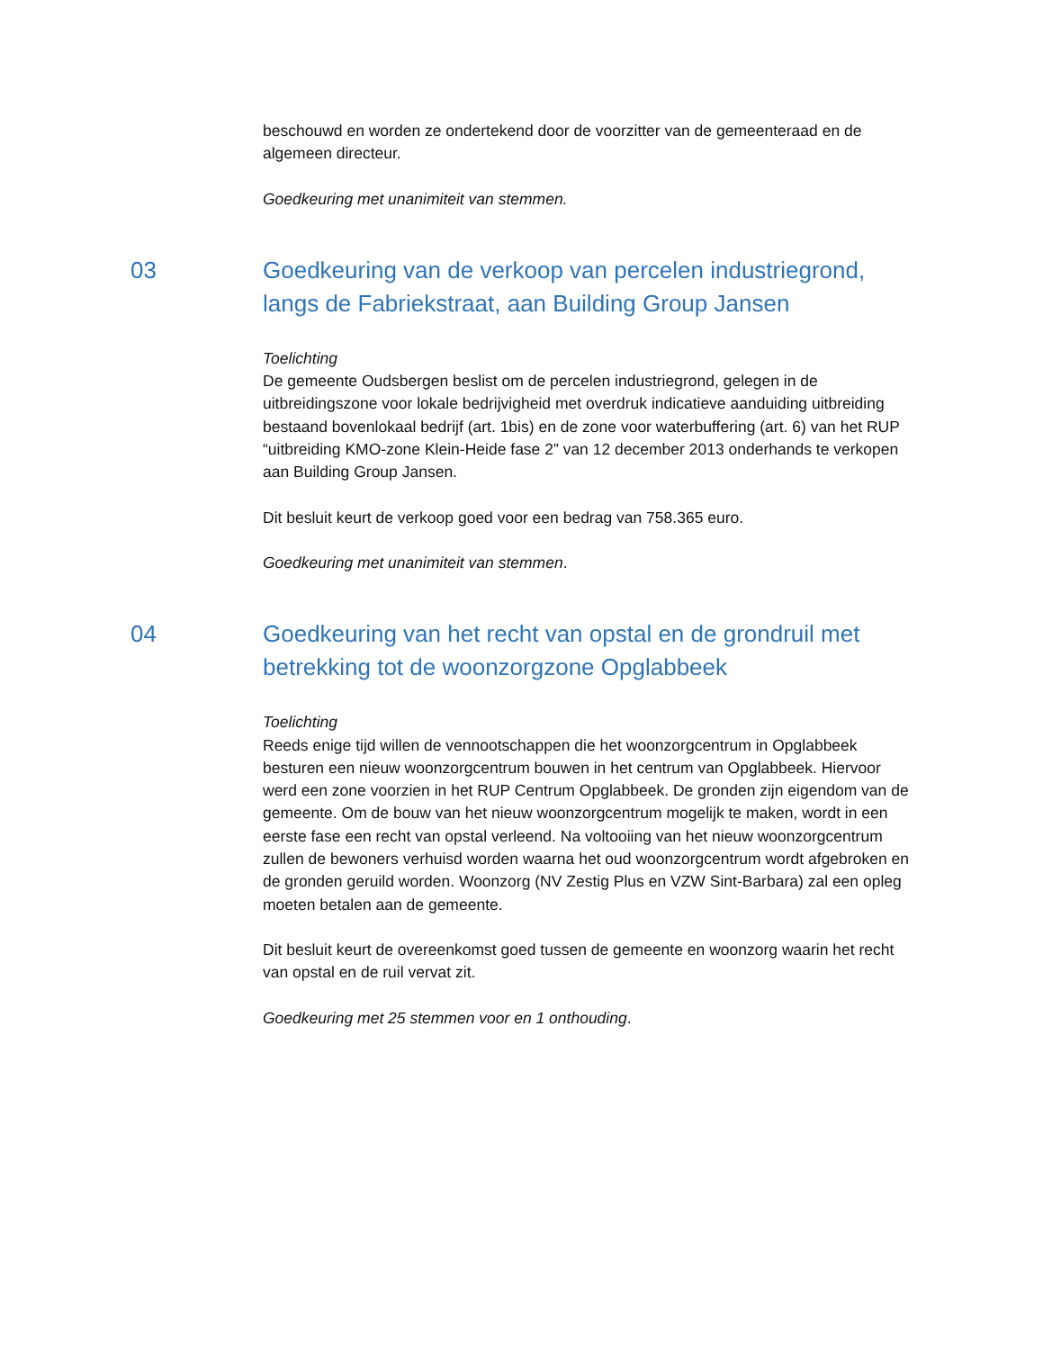beschouwd en worden ze ondertekend door de voorzitter van de gemeenteraad en de algemeen directeur.
Goedkeuring met unanimiteit van stemmen.
03 Goedkeuring van de verkoop van percelen industriegrond, langs de Fabriekstraat, aan Building Group Jansen
Toelichting
De gemeente Oudsbergen beslist om de percelen industriegrond, gelegen in de uitbreidingszone voor lokale bedrijvigheid met overdruk indicatieve aanduiding uitbreiding bestaand bovenlokaal bedrijf (art. 1bis) en de zone voor waterbuffering (art. 6) van het RUP “uitbreiding KMO-zone Klein-Heide fase 2” van 12 december 2013 onderhands te verkopen aan Building Group Jansen.
Dit besluit keurt de verkoop goed voor een bedrag van 758.365 euro.
Goedkeuring met unanimiteit van stemmen.
04 Goedkeuring van het recht van opstal en de grondruil met betrekking tot de woonzorgzone Opglabbeek
Toelichting
Reeds enige tijd willen de vennootschappen die het woonzorgcentrum in Opglabbeek besturen een nieuw woonzorgcentrum bouwen in het centrum van Opglabbeek. Hiervoor werd een zone voorzien in het RUP Centrum Opglabbeek. De gronden zijn eigendom van de gemeente. Om de bouw van het nieuw woonzorgcentrum mogelijk te maken, wordt in een eerste fase een recht van opstal verleend. Na voltooiing van het nieuw woonzorgcentrum zullen de bewoners verhuisd worden waarna het oud woonzorgcentrum wordt afgebroken en de gronden geruild worden. Woonzorg (NV Zestig Plus en VZW Sint-Barbara) zal een opleg moeten betalen aan de gemeente.
Dit besluit keurt de overeenkomst goed tussen de gemeente en woonzorg waarin het recht van opstal en de ruil vervat zit.
Goedkeuring met 25 stemmen voor en 1 onthouding.